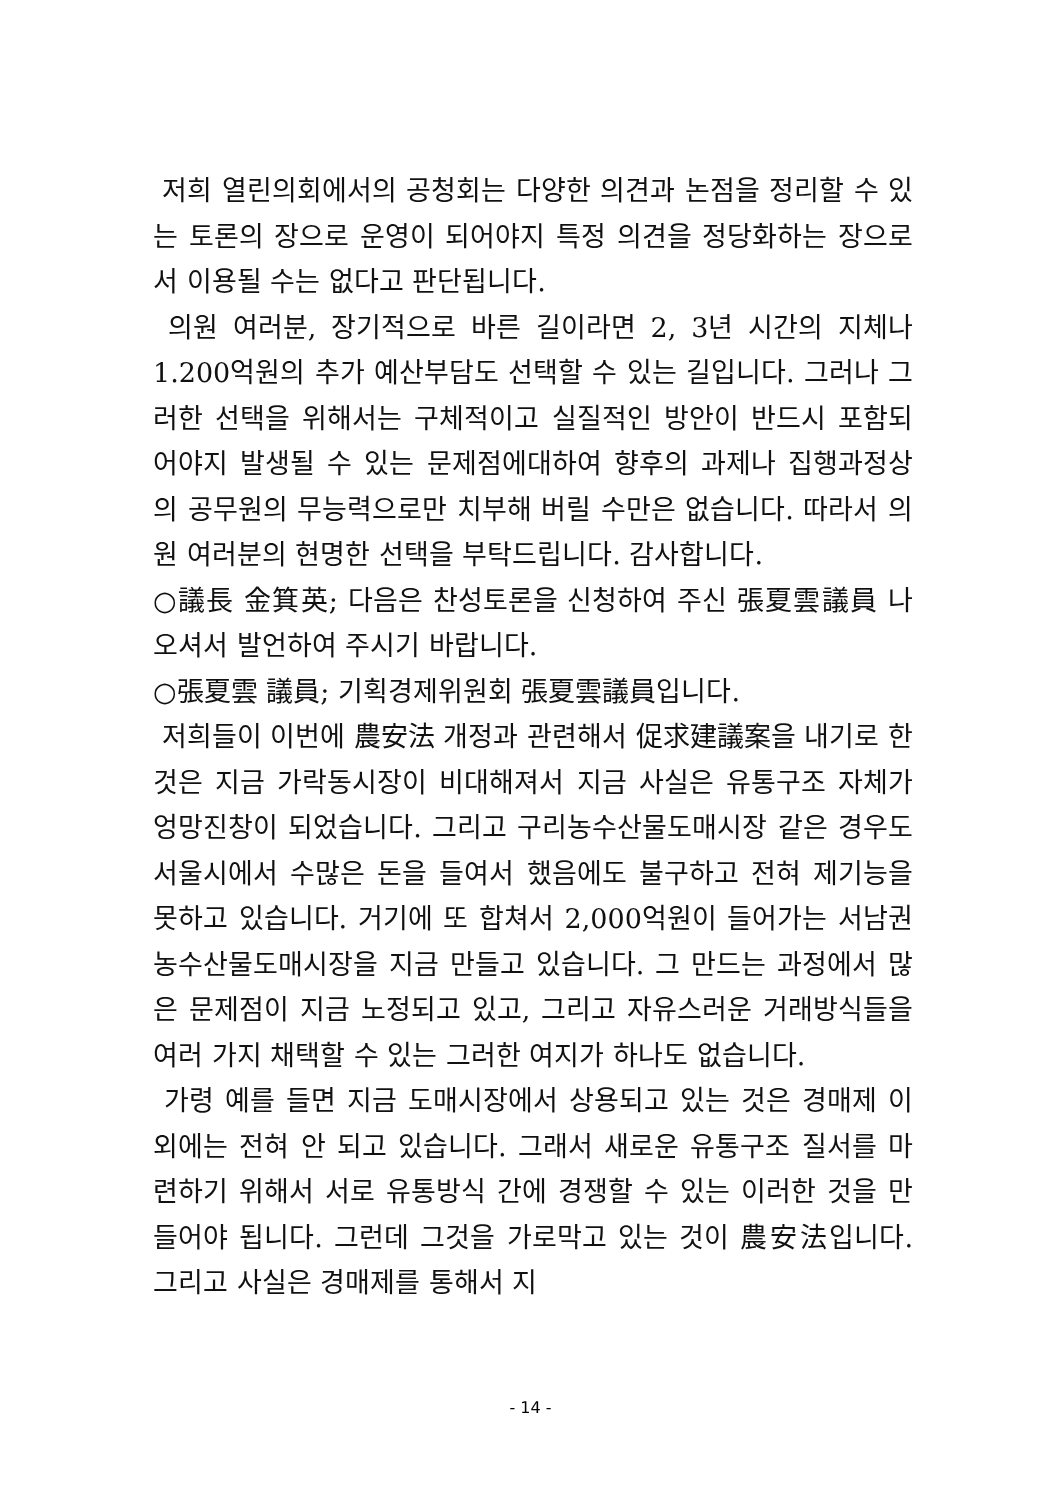저희 열린의회에서의 공청회는 다양한 의견과 논점을 정리할 수 있는 토론의 장으로 운영이 되어야지 특정 의견을 정당화하는 장으로서 이용될 수는 없다고 판단됩니다.
의원 여러분, 장기적으로 바른 길이라면 2, 3년 시간의 지체나 1.200억원의 추가 예산부담도 선택할 수 있는 길입니다. 그러나 그러한 선택을 위해서는 구체적이고 실질적인 방안이 반드시 포함되어야지 발생될 수 있는 문제점에대하여 향후의 과제나 집행과정상의 공무원의 무능력으로만 치부해 버릴 수만은 없습니다. 따라서 의원 여러분의 현명한 선택을 부탁드립니다. 감사합니다.
○議長 金箕英; 다음은 찬성토론을 신청하여 주신 張夏雲議員 나오셔서 발언하여 주시기 바랍니다.
○張夏雲 議員; 기획경제위원회 張夏雲議員입니다.
저희들이 이번에 農安法 개정과 관련해서 促求建議案을 내기로 한 것은 지금 가락동시장이 비대해져서 지금 사실은 유통구조 자체가 엉망진창이 되었습니다. 그리고 구리농수산물도매시장 같은 경우도 서울시에서 수많은 돈을 들여서 했음에도 불구하고 전혀 제기능을 못하고 있습니다. 거기에 또 합쳐서 2,000억원이 들어가는 서남권농수산물도매시장을 지금 만들고 있습니다. 그 만드는 과정에서 많은 문제점이 지금 노정되고 있고, 그리고 자유스러운 거래방식들을 여러 가지 채택할 수 있는 그러한 여지가 하나도 없습니다.
가령 예를 들면 지금 도매시장에서 상용되고 있는 것은 경매제 이외에는 전혀 안 되고 있습니다. 그래서 새로운 유통구조 질서를 마련하기 위해서 서로 유통방식 간에 경쟁할 수 있는 이러한 것을 만들어야 됩니다. 그런데 그것을 가로막고 있는 것이 農安法입니다. 그리고 사실은 경매제를 통해서 지
- 14 -